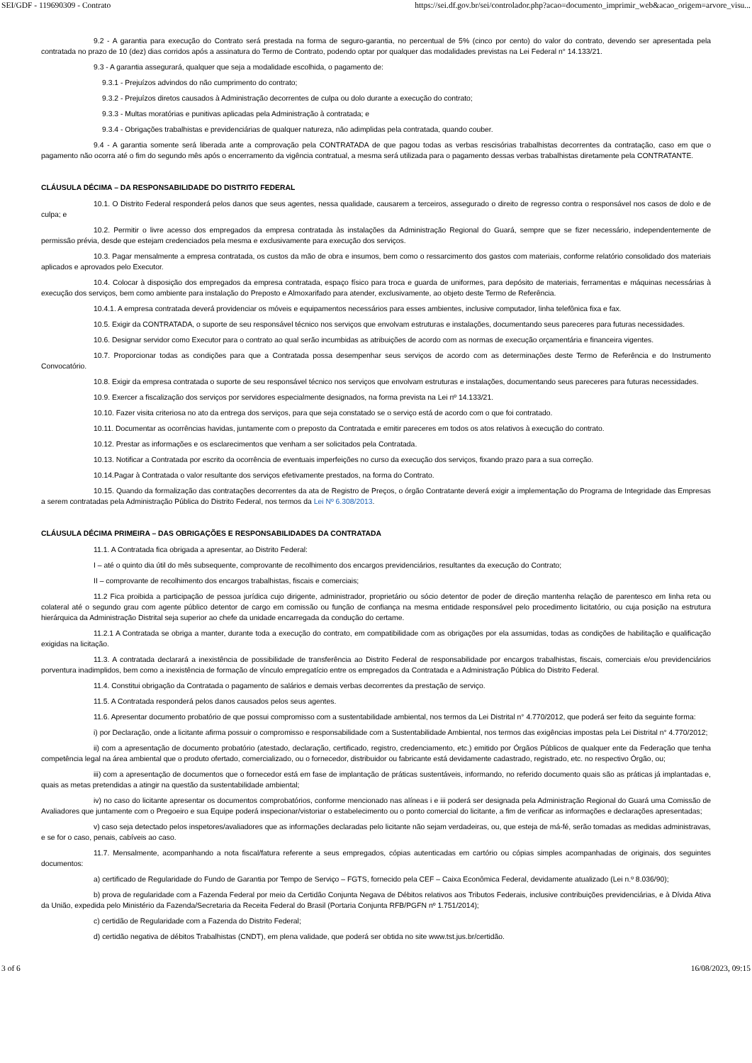SEI/GDF - 119690309 - Contrato https://sei.df.gov.br/sei/controlador.php?acao=documento_imprimir_web&acao_origem=arvore_visu...
9.2 - A garantia para execução do Contrato será prestada na forma de seguro-garantia, no percentual de 5% (cinco por cento) do valor do contrato, devendo ser apresentada pela contratada no prazo de 10 (dez) dias corridos após a assinatura do Termo de Contrato, podendo optar por qualquer das modalidades previstas na Lei Federal n° 14.133/21.
9.3 - A garantia assegurará, qualquer que seja a modalidade escolhida, o pagamento de:
9.3.1 - Prejuízos advindos do não cumprimento do contrato;
9.3.2 - Prejuízos diretos causados à Administração decorrentes de culpa ou dolo durante a execução do contrato;
9.3.3 - Multas moratórias e punitivas aplicadas pela Administração à contratada; e
9.3.4 - Obrigações trabalhistas e previdenciárias de qualquer natureza, não adimplidas pela contratada, quando couber.
9.4 - A garantia somente será liberada ante a comprovação pela CONTRATADA de que pagou todas as verbas rescisórias trabalhistas decorrentes da contratação, caso em que o pagamento não ocorra até o fim do segundo mês após o encerramento da vigência contratual, a mesma será utilizada para o pagamento dessas verbas trabalhistas diretamente pela CONTRATANTE.
CLÁUSULA DÉCIMA – DA RESPONSABILIDADE DO DISTRITO FEDERAL
10.1. O Distrito Federal responderá pelos danos que seus agentes, nessa qualidade, causarem a terceiros, assegurado o direito de regresso contra o responsável nos casos de dolo e de culpa; e
10.2. Permitir o livre acesso dos empregados da empresa contratada às instalações da Administração Regional do Guará, sempre que se fizer necessário, independentemente de permissão prévia, desde que estejam credenciados pela mesma e exclusivamente para execução dos serviços.
10.3. Pagar mensalmente a empresa contratada, os custos da mão de obra e insumos, bem como o ressarcimento dos gastos com materiais, conforme relatório consolidado dos materiais aplicados e aprovados pelo Executor.
10.4. Colocar à disposição dos empregados da empresa contratada, espaço físico para troca e guarda de uniformes, para depósito de materiais, ferramentas e máquinas necessárias à execução dos serviços, bem como ambiente para instalação do Preposto e Almoxarifado para atender, exclusivamente, ao objeto deste Termo de Referência.
10.4.1. A empresa contratada deverá providenciar os móveis e equipamentos necessários para esses ambientes, inclusive computador, linha telefônica fixa e fax.
10.5. Exigir da CONTRATADA, o suporte de seu responsável técnico nos serviços que envolvam estruturas e instalações, documentando seus pareceres para futuras necessidades.
10.6. Designar servidor como Executor para o contrato ao qual serão incumbidas as atribuições de acordo com as normas de execução orçamentária e financeira vigentes.
10.7. Proporcionar todas as condições para que a Contratada possa desempenhar seus serviços de acordo com as determinações deste Termo de Referência e do Instrumento Convocatório.
10.8. Exigir da empresa contratada o suporte de seu responsável técnico nos serviços que envolvam estruturas e instalações, documentando seus pareceres para futuras necessidades.
10.9. Exercer a fiscalização dos serviços por servidores especialmente designados, na forma prevista na Lei nº 14.133/21.
10.10. Fazer visita criteriosa no ato da entrega dos serviços, para que seja constatado se o serviço está de acordo com o que foi contratado.
10.11. Documentar as ocorrências havidas, juntamente com o preposto da Contratada e emitir pareceres em todos os atos relativos à execução do contrato.
10.12. Prestar as informações e os esclarecimentos que venham a ser solicitados pela Contratada.
10.13. Notificar a Contratada por escrito da ocorrência de eventuais imperfeições no curso da execução dos serviços, fixando prazo para a sua correção.
10.14.Pagar à Contratada o valor resultante dos serviços efetivamente prestados, na forma do Contrato.
10.15. Quando da formalização das contratações decorrentes da ata de Registro de Preços, o órgão Contratante deverá exigir a implementação do Programa de Integridade das Empresas a serem contratadas pela Administração Pública do Distrito Federal, nos termos da Lei Nº 6.308/2013.
CLÁUSULA DÉCIMA PRIMEIRA – DAS OBRIGAÇÕES E RESPONSABILIDADES DA CONTRATADA
11.1. A Contratada fica obrigada a apresentar, ao Distrito Federal:
I – até o quinto dia útil do mês subsequente, comprovante de recolhimento dos encargos previdenciários, resultantes da execução do Contrato;
II – comprovante de recolhimento dos encargos trabalhistas, fiscais e comerciais;
11.2 Fica proibida a participação de pessoa jurídica cujo dirigente, administrador, proprietário ou sócio detentor de poder de direção mantenha relação de parentesco em linha reta ou colateral até o segundo grau com agente público detentor de cargo em comissão ou função de confiança na mesma entidade responsável pelo procedimento licitatório, ou cuja posição na estrutura hierárquica da Administração Distrital seja superior ao chefe da unidade encarregada da condução do certame.
11.2.1 A Contratada se obriga a manter, durante toda a execução do contrato, em compatibilidade com as obrigações por ela assumidas, todas as condições de habilitação e qualificação exigidas na licitação.
11.3. A contratada declarará a inexistência de possibilidade de transferência ao Distrito Federal de responsabilidade por encargos trabalhistas, fiscais, comerciais e/ou previdenciários porventura inadimplidos, bem como a inexistência de formação de vínculo empregatício entre os empregados da Contratada e a Administração Pública do Distrito Federal.
11.4. Constitui obrigação da Contratada o pagamento de salários e demais verbas decorrentes da prestação de serviço.
11.5. A Contratada responderá pelos danos causados pelos seus agentes.
11.6. Apresentar documento probatório de que possui compromisso com a sustentabilidade ambiental, nos termos da Lei Distrital n° 4.770/2012, que poderá ser feito da seguinte forma:
i) por Declaração, onde a licitante afirma possuir o compromisso e responsabilidade com a Sustentabilidade Ambiental, nos termos das exigências impostas pela Lei Distrital n° 4.770/2012;
ii) com a apresentação de documento probatório (atestado, declaração, certificado, registro, credenciamento, etc.) emitido por Órgãos Públicos de qualquer ente da Federação que tenha competência legal na área ambiental que o produto ofertado, comercializado, ou o fornecedor, distribuidor ou fabricante está devidamente cadastrado, registrado, etc. no respectivo Órgão, ou;
iii) com a apresentação de documentos que o fornecedor está em fase de implantação de práticas sustentáveis, informando, no referido documento quais são as práticas já implantadas e, quais as metas pretendidas a atingir na questão da sustentabilidade ambiental;
iv) no caso do licitante apresentar os documentos comprobatórios, conforme mencionado nas alíneas i e iii poderá ser designada pela Administração Regional do Guará uma Comissão de Avaliadores que juntamente com o Pregoeiro e sua Equipe poderá inspecionar/vistoriar o estabelecimento ou o ponto comercial do licitante, a fim de verificar as informações e declarações apresentadas;
v) caso seja detectado pelos inspetores/avaliadores que as informações declaradas pelo licitante não sejam verdadeiras, ou, que esteja de má-fé, serão tomadas as medidas administravas, e se for o caso, penais, cabíveis ao caso.
11.7. Mensalmente, acompanhando a nota fiscal/fatura referente a seus empregados, cópias autenticadas em cartório ou cópias simples acompanhadas de originais, dos seguintes documentos:
a) certificado de Regularidade do Fundo de Garantia por Tempo de Serviço – FGTS, fornecido pela CEF – Caixa Econômica Federal, devidamente atualizado (Lei n.º 8.036/90);
b) prova de regularidade com a Fazenda Federal por meio da Certidão Conjunta Negava de Débitos relativos aos Tributos Federais, inclusive contribuições previdenciárias, e à Dívida Ativa da União, expedida pelo Ministério da Fazenda/Secretaria da Receita Federal do Brasil (Portaria Conjunta RFB/PGFN nº 1.751/2014);
c) certidão de Regularidade com a Fazenda do Distrito Federal;
d) certidão negativa de débitos Trabalhistas (CNDT), em plena validade, que poderá ser obtida no site www.tst.jus.br/certidão.
3 of 6 16/08/2023, 09:15